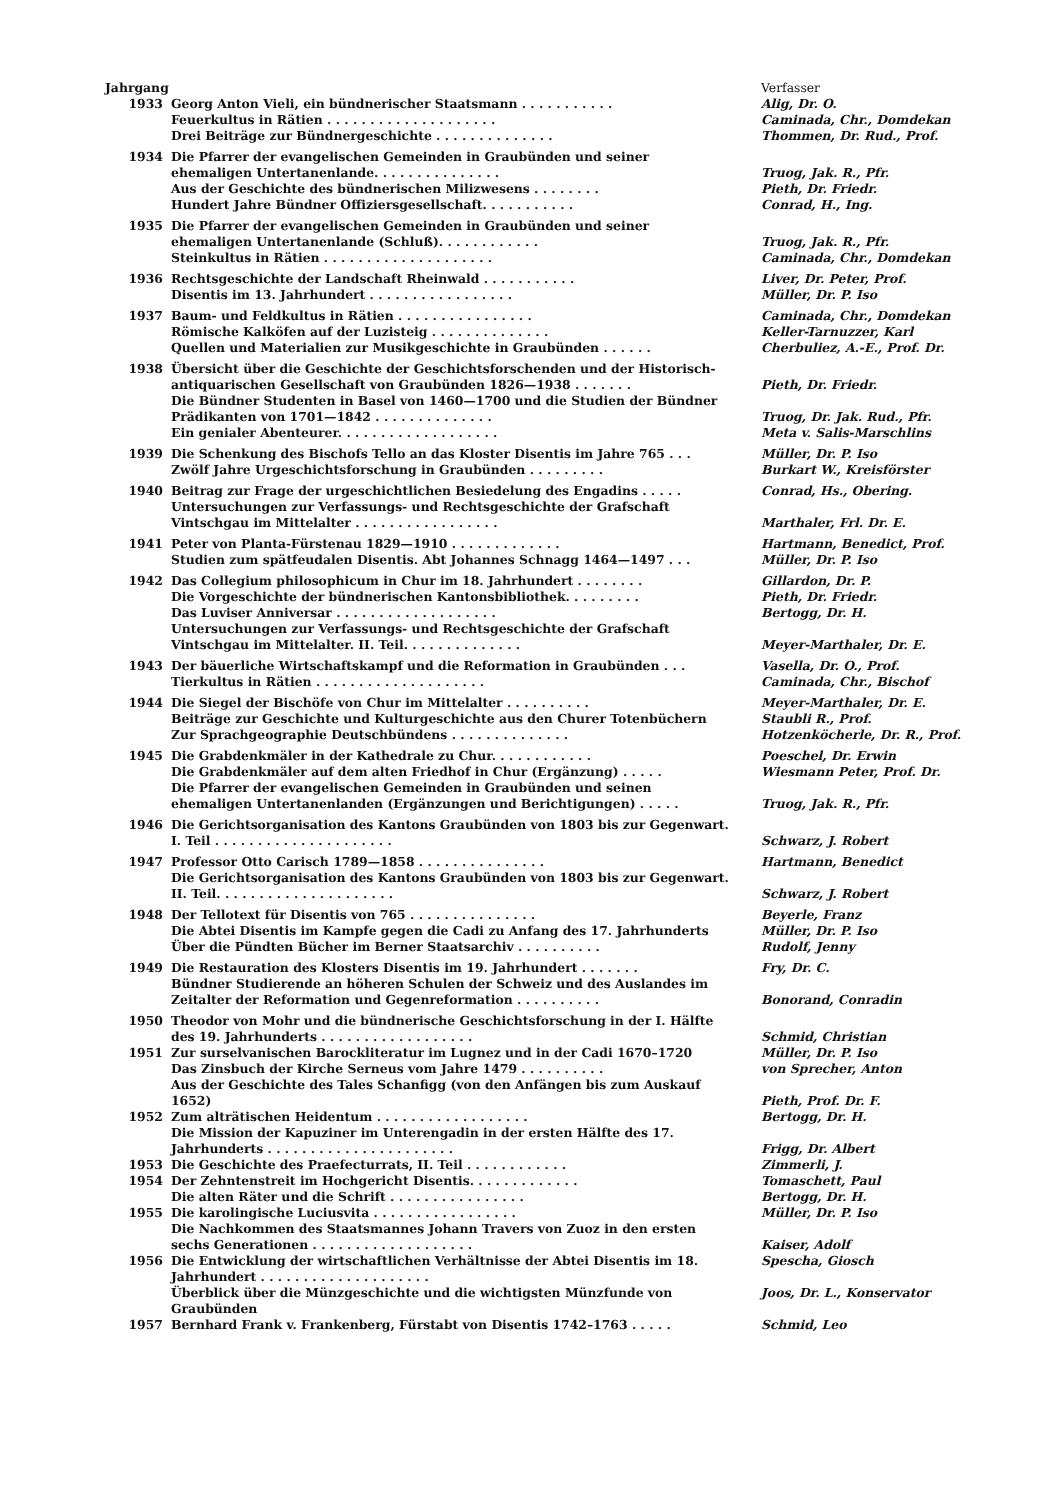| Jahrgang | | Verfasser |
| --- | --- | --- |
| 1933 | Georg Anton Vieli, ein bündnerischer Staatsmann . . . . . . . . . . . | Alig, Dr. O. |
| | Feuerkultus in Rätien . . . . . . . . . . . . . . . . . . . . | Caminada, Chr., Domdekan |
| | Drei Beiträge zur Bündnergeschichte . . . . . . . . . . . . . . | Thommen, Dr. Rud., Prof. |
| 1934 | Die Pfarrer der evangelischen Gemeinden in Graubünden und seiner ehemaligen Untertanenlande. . . . . . . . . . . . . . . | Truog, Jak. R., Pfr. |
| | Aus der Geschichte des bündnerischen Milizwesens . . . . . . . . | Pieth, Dr. Friedr. |
| | Hundert Jahre Bündner Offiziersgesellschaft. . . . . . . . . . . | Conrad, H., Ing. |
| 1935 | Die Pfarrer der evangelischen Gemeinden in Graubünden und seiner ehemaligen Untertanenlande (Schluß). . . . . . . . . . . . | Truog, Jak. R., Pfr. |
| | Steinkultus in Rätien . . . . . . . . . . . . . . . . . . . . | Caminada, Chr., Domdekan |
| 1936 | Rechtsgeschichte der Landschaft Rheinwald . . . . . . . . . . . | Liver, Dr. Peter, Prof. |
| | Disentis im 13. Jahrhundert . . . . . . . . . . . . . . . . . | Müller, Dr. P. Iso |
| 1937 | Baum- und Feldkultus in Rätien . . . . . . . . . . . . . . . . | Caminada, Chr., Domdekan |
| | Römische Kalköfen auf der Luzisteig . . . . . . . . . . . . . . | Keller-Tarnuzzer, Karl |
| | Quellen und Materialien zur Musikgeschichte in Graubünden . . . . . . | Cherbuliez, A.-E., Prof. Dr. |
| 1938 | Übersicht über die Geschichte der Geschichtsforschenden und der Historisch-antiquarischen Gesellschaft von Graubünden 1826—1938 . . . . . . . | Pieth, Dr. Friedr. |
| | Die Bündner Studenten in Basel von 1460—1700 und die Studien der Bündner Prädikanten von 1701—1842 . . . . . . . . . . . . . . | Truog, Dr. Jak. Rud., Pfr. |
| | Ein genialer Abenteurer. . . . . . . . . . . . . . . . . . . | Meta v. Salis-Marschlins |
| 1939 | Die Schenkung des Bischofs Tello an das Kloster Disentis im Jahre 765 . . . | Müller, Dr. P. Iso |
| | Zwölf Jahre Urgeschichtsforschung in Graubünden . . . . . . . . . | Burkart W., Kreisförster |
| 1940 | Beitrag zur Frage der urgeschichtlichen Besiedelung des Engadins . . . . . | Conrad, Hs., Obering. |
| | Untersuchungen zur Verfassungs- und Rechtsgeschichte der Grafschaft Vintschgau im Mittelalter . . . . . . . . . . . . . . . . . | Marthaler, Frl. Dr. E. |
| 1941 | Peter von Planta-Fürstenau 1829—1910 . . . . . . . . . . . . . | Hartmann, Benedict, Prof. |
| | Studien zum spätfeudalen Disentis. Abt Johannes Schnagg 1464—1497 . . . | Müller, Dr. P. Iso |
| 1942 | Das Collegium philosophicum in Chur im 18. Jahrhundert . . . . . . . . | Gillardon, Dr. P. |
| | Die Vorgeschichte der bündnerischen Kantonsbibliothek. . . . . . . . . | Pieth, Dr. Friedr. |
| | Das Luviser Anniversar . . . . . . . . . . . . . . . . . . . | Bertogg, Dr. H. |
| | Untersuchungen zur Verfassungs- und Rechtsgeschichte der Grafschaft Vintschgau im Mittelalter. II. Teil. . . . . . . . . . . . . . | Meyer-Marthaler, Dr. E. |
| 1943 | Der bäuerliche Wirtschaftskampf und die Reformation in Graubünden . . . | Vasella, Dr. O., Prof. |
| | Tierkultus in Rätien . . . . . . . . . . . . . . . . . . . . | Caminada, Chr., Bischof |
| 1944 | Die Siegel der Bischöfe von Chur im Mittelalter . . . . . . . . . . | Meyer-Marthaler, Dr. E. |
| | Beiträge zur Geschichte und Kulturgeschichte aus den Churer Totenbüchern | Staubli R., Prof. |
| | Zur Sprachgeographie Deutschbündens . . . . . . . . . . . . . . | Hotzenköcherle, Dr. R., Prof. |
| 1945 | Die Grabdenkmäler in der Kathedrale zu Chur. . . . . . . . . . . . | Poeschel, Dr. Erwin |
| | Die Grabdenkmäler auf dem alten Friedhof in Chur (Ergänzung) . . . . . | Wiesmann Peter, Prof. Dr. |
| | Die Pfarrer der evangelischen Gemeinden in Graubünden und seinen ehemaligen Untertanenlanden (Ergänzungen und Berichtigungen) . . . . . | Truog, Jak. R., Pfr. |
| 1946 | Die Gerichtsorganisation des Kantons Graubünden von 1803 bis zur Gegenwart. I. Teil . . . . . . . . . . . . . . . . . . . . . | Schwarz, J. Robert |
| 1947 | Professor Otto Carisch 1789—1858 . . . . . . . . . . . . . . . | Hartmann, Benedict |
| | Die Gerichtsorganisation des Kantons Graubünden von 1803 bis zur Gegenwart. II. Teil. . . . . . . . . . . . . . . . . . . . . | Schwarz, J. Robert |
| 1948 | Der Tellotext für Disentis von 765 . . . . . . . . . . . . . . . | Beyerle, Franz |
| | Die Abtei Disentis im Kampfe gegen die Cadi zu Anfang des 17. Jahrhunderts | Müller, Dr. P. Iso |
| | Über die Pündten Bücher im Berner Staatsarchiv . . . . . . . . . . | Rudolf, Jenny |
| 1949 | Die Restauration des Klosters Disentis im 19. Jahrhundert . . . . . . . | Fry, Dr. C. |
| | Bündner Studierende an höheren Schulen der Schweiz und des Auslandes im Zeitalter der Reformation und Gegenreformation . . . . . . . . . . | Bonorand, Conradin |
| 1950 | Theodor von Mohr und die bündnerische Geschichtsforschung in der I. Hälfte des 19. Jahrhunderts . . . . . . . . . . . . . . . . . . | Schmid, Christian |
| 1951 | Zur surselvanischen Barockliteratur im Lugnez und in der Cadi 1670–1720 | Müller, Dr. P. Iso |
| | Das Zinsbuch der Kirche Serneus vom Jahre 1479 . . . . . . . . . . | von Sprecher, Anton |
| | Aus der Geschichte des Tales Schanfigg (von den Anfängen bis zum Auskauf 1652) | Pieth, Prof. Dr. F. |
| 1952 | Zum alträtischen Heidentum . . . . . . . . . . . . . . . . . . | Bertogg, Dr. H. |
| | Die Mission der Kapuziner im Unterengadin in der ersten Hälfte des 17. Jahrhunderts . . . . . . . . . . . . . . . . . . . . . . | Frigg, Dr. Albert |
| 1953 | Die Geschichte des Praefecturrats, II. Teil . . . . . . . . . . . . | Zimmerli, J. |
| 1954 | Der Zehntenstreit im Hochgericht Disentis. . . . . . . . . . . . . | Tomaschett, Paul |
| | Die alten Räter und die Schrift . . . . . . . . . . . . . . . . | Bertogg, Dr. H. |
| 1955 | Die karolingische Luciusvita . . . . . . . . . . . . . . . . . | Müller, Dr. P. Iso |
| | Die Nachkommen des Staatsmannes Johann Travers von Zuoz in den ersten sechs Generationen . . . . . . . . . . . . . . . . . . . | Kaiser, Adolf |
| 1956 | Die Entwicklung der wirtschaftlichen Verhältnisse der Abtei Disentis im 18. Jahrhundert . . . . . . . . . . . . . . . . . . . . | Spescha, Giosch |
| | Überblick über die Münzgeschichte und die wichtigsten Münzfunde von Graubünden | Joos, Dr. L., Konservator |
| 1957 | Bernhard Frank v. Frankenberg, Fürstabt von Disentis 1742–1763 . . . . . | Schmid, Leo |